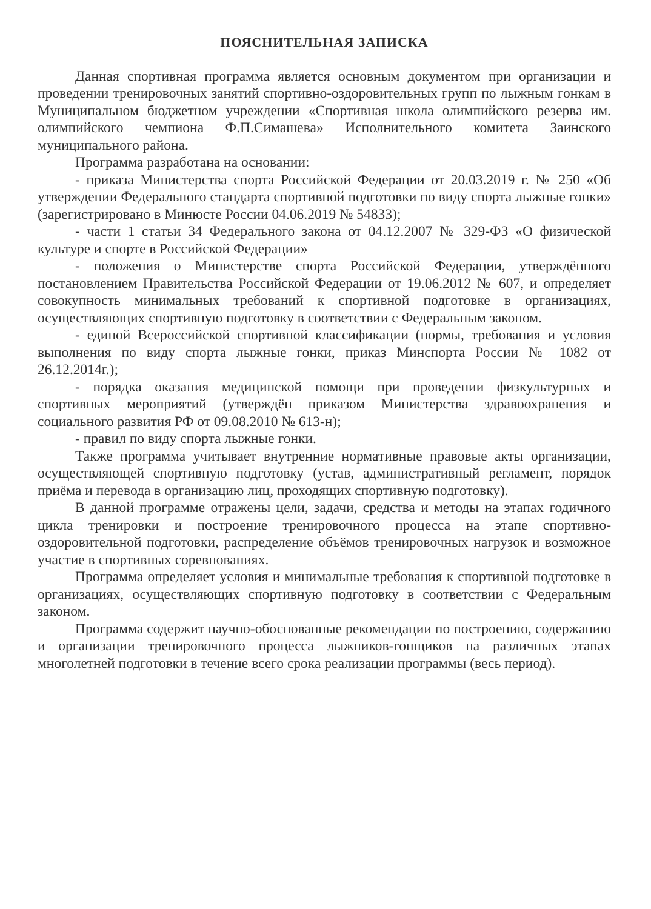ПОЯСНИТЕЛЬНАЯ ЗАПИСКА
Данная спортивная программа является основным документом при организации и проведении тренировочных занятий спортивно-оздоровительных групп по лыжным гонкам в Муниципальном бюджетном учреждении «Спортивная школа олимпийского резерва им. олимпийского чемпиона Ф.П.Симашева» Исполнительного комитета Заинского муниципального района.
Программа разработана на основании:
- приказа Министерства спорта Российской Федерации от 20.03.2019 г. № 250 «Об утверждении Федерального стандарта спортивной подготовки по виду спорта лыжные гонки» (зарегистрировано в Минюсте России 04.06.2019 № 54833);
- части 1 статьи 34 Федерального закона от 04.12.2007 № 329-ФЗ «О физической культуре и спорте в Российской Федерации»
- положения о Министерстве спорта Российской Федерации, утверждённого постановлением Правительства Российской Федерации от 19.06.2012 № 607, и определяет совокупность минимальных требований к спортивной подготовке в организациях, осуществляющих спортивную подготовку в соответствии с Федеральным законом.
- единой Всероссийской спортивной классификации (нормы, требования и условия выполнения по виду спорта лыжные гонки, приказ Минспорта России № 1082 от 26.12.2014г.);
- порядка оказания медицинской помощи при проведении физкультурных и спортивных мероприятий (утверждён приказом Министерства здравоохранения и социального развития РФ от 09.08.2010 № 613-н);
- правил по виду спорта лыжные гонки.
Также программа учитывает внутренние нормативные правовые акты организации, осуществляющей спортивную подготовку (устав, административный регламент, порядок приёма и перевода в организацию лиц, проходящих спортивную подготовку).
В данной программе отражены цели, задачи, средства и методы на этапах годичного цикла тренировки и построение тренировочного процесса на этапе спортивно-оздоровительной подготовки, распределение объёмов тренировочных нагрузок и возможное участие в спортивных соревнованиях.
Программа определяет условия и минимальные требования к спортивной подготовке в организациях, осуществляющих спортивную подготовку в соответствии с Федеральным законом.
Программа содержит научно-обоснованные рекомендации по построению, содержанию и организации тренировочного процесса лыжников-гонщиков на различных этапах многолетней подготовки в течение всего срока реализации программы (весь период).